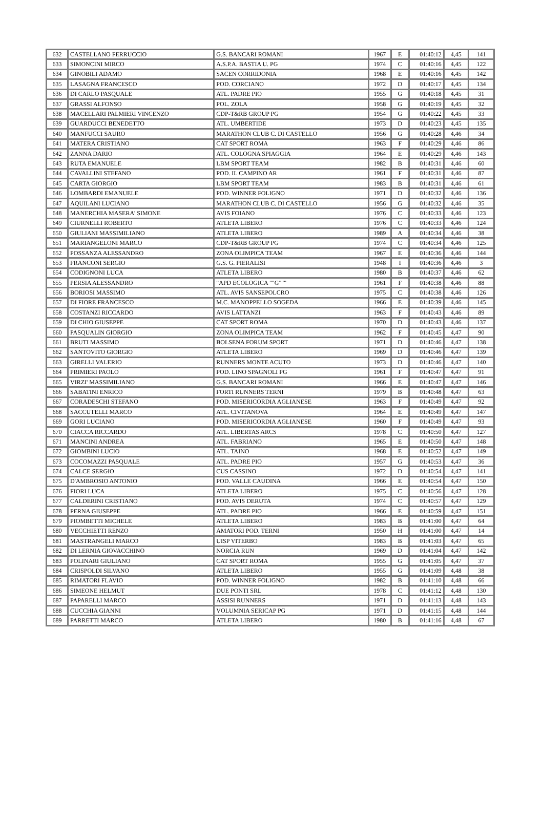| 632 | CASTELLANO FERRUCCIO | G.S. BANCARI ROMANI | 1967 | E | 01:40:12 | 4,45 | 141 |
| 633 | SIMONCINI MIRCO | A.S.P.A. BASTIA U. PG | 1974 | C | 01:40:16 | 4,45 | 122 |
| 634 | GINOBILI ADAMO | SACEN CORRIDONIA | 1968 | E | 01:40:16 | 4,45 | 142 |
| 635 | LASAGNA FRANCESCO | POD. CORCIANO | 1972 | D | 01:40:17 | 4,45 | 134 |
| 636 | DI CARLO PASQUALE | ATL. PADRE PIO | 1955 | G | 01:40:18 | 4,45 | 31 |
| 637 | GRASSI ALFONSO | POL. ZOLA | 1958 | G | 01:40:19 | 4,45 | 32 |
| 638 | MACELLARI PALMIERI VINCENZO | CDP-T&RB GROUP PG | 1954 | G | 01:40:22 | 4,45 | 33 |
| 639 | GUARDUCCI BENEDETTO | ATL. UMBERTIDE | 1973 | D | 01:40:23 | 4,45 | 135 |
| 640 | MANFUCCI SAURO | MARATHON CLUB C. DI CASTELLO | 1956 | G | 01:40:28 | 4,46 | 34 |
| 641 | MATERA CRISTIANO | CAT SPORT ROMA | 1963 | F | 01:40:29 | 4,46 | 86 |
| 642 | ZANNA DARIO | ATL. COLOGNA SPIAGGIA | 1964 | E | 01:40:29 | 4,46 | 143 |
| 643 | RUTA EMANUELE | LBM SPORT TEAM | 1982 | B | 01:40:31 | 4,46 | 60 |
| 644 | CAVALLINI STEFANO | POD. IL CAMPINO AR | 1961 | F | 01:40:31 | 4,46 | 87 |
| 645 | CARTA GIORGIO | LBM SPORT TEAM | 1983 | B | 01:40:31 | 4,46 | 61 |
| 646 | LOMBARDI EMANUELE | POD. WINNER FOLIGNO | 1971 | D | 01:40:32 | 4,46 | 136 |
| 647 | AQUILANI LUCIANO | MARATHON CLUB C. DI CASTELLO | 1956 | G | 01:40:32 | 4,46 | 35 |
| 648 | MANERCHIA MASERA' SIMONE | AVIS FOIANO | 1976 | C | 01:40:33 | 4,46 | 123 |
| 649 | CIURNELLI ROBERTO | ATLETA LIBERO | 1976 | C | 01:40:33 | 4,46 | 124 |
| 650 | GIULIANI MASSIMILIANO | ATLETA LIBERO | 1989 | A | 01:40:34 | 4,46 | 38 |
| 651 | MARIANGELONI MARCO | CDP-T&RB GROUP PG | 1974 | C | 01:40:34 | 4,46 | 125 |
| 652 | POSSANZA ALESSANDRO | ZONA OLIMPICA TEAM | 1967 | E | 01:40:36 | 4,46 | 144 |
| 653 | FRANCONI SERGIO | G.S. G. PIERALISI | 1948 | I | 01:40:36 | 4,46 | 3 |
| 654 | CODIGNONI LUCA | ATLETA LIBERO | 1980 | B | 01:40:37 | 4,46 | 62 |
| 655 | PERSIA ALESSANDRO | "APD ECOLOGICA ""G""" | 1961 | F | 01:40:38 | 4,46 | 88 |
| 656 | BORIOSI MASSIMO | ATL. AVIS SANSEPOLCRO | 1975 | C | 01:40:38 | 4,46 | 126 |
| 657 | DI FIORE FRANCESCO | M.C. MANOPPELLO SOGEDA | 1966 | E | 01:40:39 | 4,46 | 145 |
| 658 | COSTANZI RICCARDO | AVIS LATTANZI | 1963 | F | 01:40:43 | 4,46 | 89 |
| 659 | DI CHIO GIUSEPPE | CAT SPORT ROMA | 1970 | D | 01:40:43 | 4,46 | 137 |
| 660 | PASQUALIN GIORGIO | ZONA OLIMPICA TEAM | 1962 | F | 01:40:45 | 4,47 | 90 |
| 661 | BRUTI MASSIMO | BOLSENA FORUM SPORT | 1971 | D | 01:40:46 | 4,47 | 138 |
| 662 | SANTOVITO GIORGIO | ATLETA LIBERO | 1969 | D | 01:40:46 | 4,47 | 139 |
| 663 | GIRELLI VALERIO | RUNNERS MONTE ACUTO | 1973 | D | 01:40:46 | 4,47 | 140 |
| 664 | PRIMIERI PAOLO | POD. LINO SPAGNOLI PG | 1961 | F | 01:40:47 | 4,47 | 91 |
| 665 | VIRZI' MASSIMILIANO | G.S. BANCARI ROMANI | 1966 | E | 01:40:47 | 4,47 | 146 |
| 666 | SABATINI ENRICO | FORTI RUNNERS TERNI | 1979 | B | 01:40:48 | 4,47 | 63 |
| 667 | CORADESCHI STEFANO | POD. MISERICORDIA AGLIANESE | 1963 | F | 01:40:49 | 4,47 | 92 |
| 668 | SACCUTELLI MARCO | ATL. CIVITANOVA | 1964 | E | 01:40:49 | 4,47 | 147 |
| 669 | GORI LUCIANO | POD. MISERICORDIA AGLIANESE | 1960 | F | 01:40:49 | 4,47 | 93 |
| 670 | CIACCA RICCARDO | ATL. LIBERTAS ARCS | 1978 | C | 01:40:50 | 4,47 | 127 |
| 671 | MANCINI ANDREA | ATL. FABRIANO | 1965 | E | 01:40:50 | 4,47 | 148 |
| 672 | GIOMBINI LUCIO | ATL. TAINO | 1968 | E | 01:40:52 | 4,47 | 149 |
| 673 | COCOMAZZI PASQUALE | ATL. PADRE PIO | 1957 | G | 01:40:53 | 4,47 | 36 |
| 674 | CALCE SERGIO | CUS CASSINO | 1972 | D | 01:40:54 | 4,47 | 141 |
| 675 | D'AMBROSIO ANTONIO | POD. VALLE CAUDINA | 1966 | E | 01:40:54 | 4,47 | 150 |
| 676 | FIORI LUCA | ATLETA LIBERO | 1975 | C | 01:40:56 | 4,47 | 128 |
| 677 | CALDERINI CRISTIANO | POD. AVIS DERUTA | 1974 | C | 01:40:57 | 4,47 | 129 |
| 678 | PERNA GIUSEPPE | ATL. PADRE PIO | 1966 | E | 01:40:59 | 4,47 | 151 |
| 679 | PIOMBETTI MICHELE | ATLETA LIBERO | 1983 | B | 01:41:00 | 4,47 | 64 |
| 680 | VECCHIETTI RENZO | AMATORI POD. TERNI | 1950 | H | 01:41:00 | 4,47 | 14 |
| 681 | MASTRANGELI MARCO | UISP VITERBO | 1983 | B | 01:41:03 | 4,47 | 65 |
| 682 | DI LERNIA GIOVACCHINO | NORCIA RUN | 1969 | D | 01:41:04 | 4,47 | 142 |
| 683 | POLINARI GIULIANO | CAT SPORT ROMA | 1955 | G | 01:41:05 | 4,47 | 37 |
| 684 | CRISPOLDI SILVANO | ATLETA LIBERO | 1955 | G | 01:41:09 | 4,48 | 38 |
| 685 | RIMATORI FLAVIO | POD. WINNER FOLIGNO | 1982 | B | 01:41:10 | 4,48 | 66 |
| 686 | SIMEONE HELMUT | DUE PONTI SRL | 1978 | C | 01:41:12 | 4,48 | 130 |
| 687 | PAPARELLI MARCO | ASSISI RUNNERS | 1971 | D | 01:41:13 | 4,48 | 143 |
| 688 | CUCCHIA GIANNI | VOLUMNIA SERICAP PG | 1971 | D | 01:41:15 | 4,48 | 144 |
| 689 | PARRETTI MARCO | ATLETA LIBERO | 1980 | B | 01:41:16 | 4,48 | 67 |